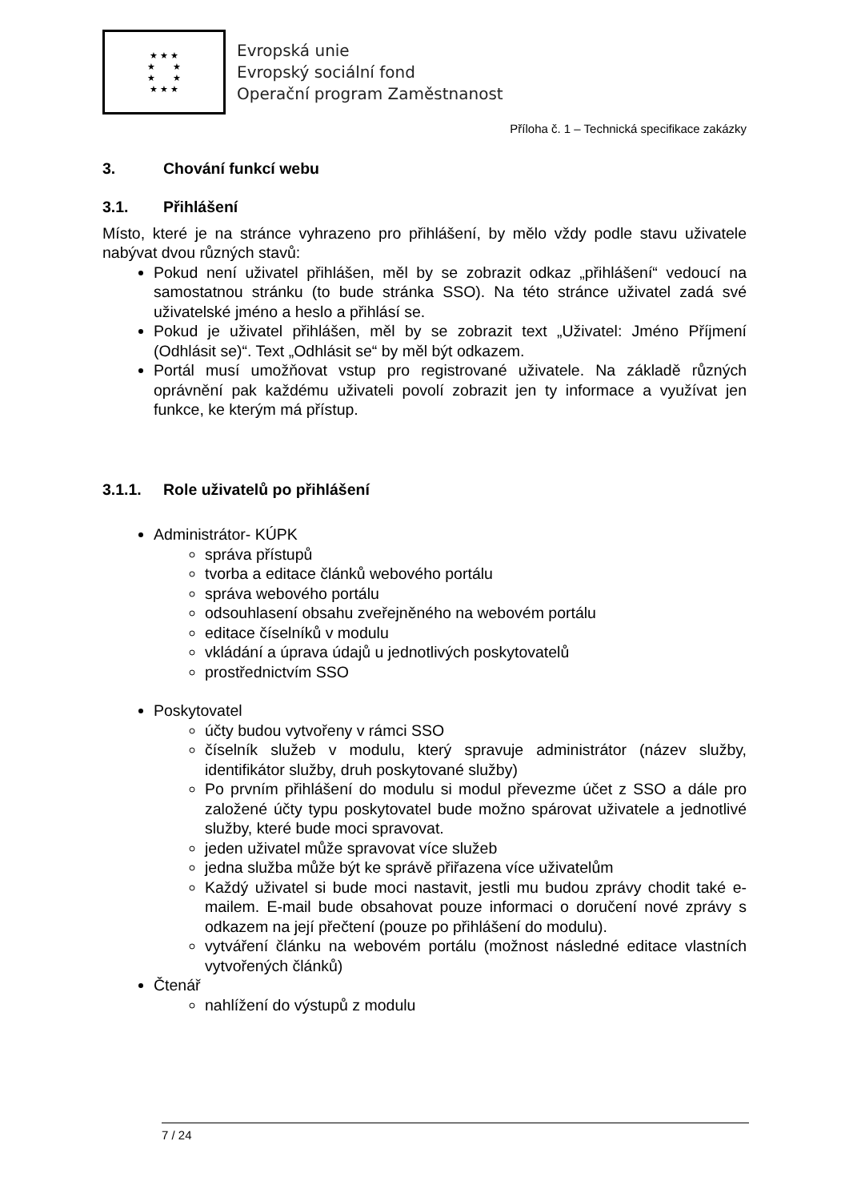★ ★ ★
★ ★
★ ★
★ ★ ★
Evropská unie
Evropský sociální fond
Operační program Zaměstnanost
Příloha č. 1 – Technická specifikace zakázky
3. Chování funkcí webu
3.1. Přihlášení
Místo, které je na stránce vyhrazeno pro přihlášení, by mělo vždy podle stavu uživatele nabývat dvou různých stavů:
Pokud není uživatel přihlášen, měl by se zobrazit odkaz „přihlášení“ vedoucí na samostatnou stránku (to bude stránka SSO). Na této stránce uživatel zadá své uživatelské jméno a heslo a přihlásí se.
Pokud je uživatel přihlášen, měl by se zobrazit text „Uživatel: Jméno Příjmení (Odhlásit se)“. Text „Odhlásit se“ by měl být odkazem.
Portál musí umožňovat vstup pro registrované uživatele. Na základě různých oprávnění pak každému uživateli povolí zobrazit jen ty informace a využívat jen funkce, ke kterým má přístup.
3.1.1. Role uživatelů po přihlášení
Administrátor- KÚPK
správa přístupů
tvorba a editace článků webového portálu
správa webového portálu
odsouhlasení obsahu zveřejněného na webovém portálu
editace číselníků v modulu
vkládání a úprava údajů u jednotlivých poskytovatelů
prostřednictvím SSO
Poskytovatel
účty budou vytvořeny v rámci SSO
číselník služeb v modulu, který spravuje administrátor (název služby, identifikátor služby, druh poskytované služby)
Po prvním přihlášení do modulu si modul převezme účet z SSO a dále pro založené účty typu poskytovatel bude možno spárovat uživatele a jednotlivé služby, které bude moci spravovat.
jeden uživatel může spravovat více služeb
jedna služba může být ke správě přiřazena více uživatelům
Každý uživatel si bude moci nastavit, jestli mu budou zprávy chodit také e-mailem. E-mail bude obsahovat pouze informaci o doručení nové zprávy s odkazem na její přečtení (pouze po přihlášení do modulu).
vytváření článku na webovém portálu (možnost následné editace vlastních vytvořených článků)
Čtenář
nahlížení do výstupů z modulu
7 / 24